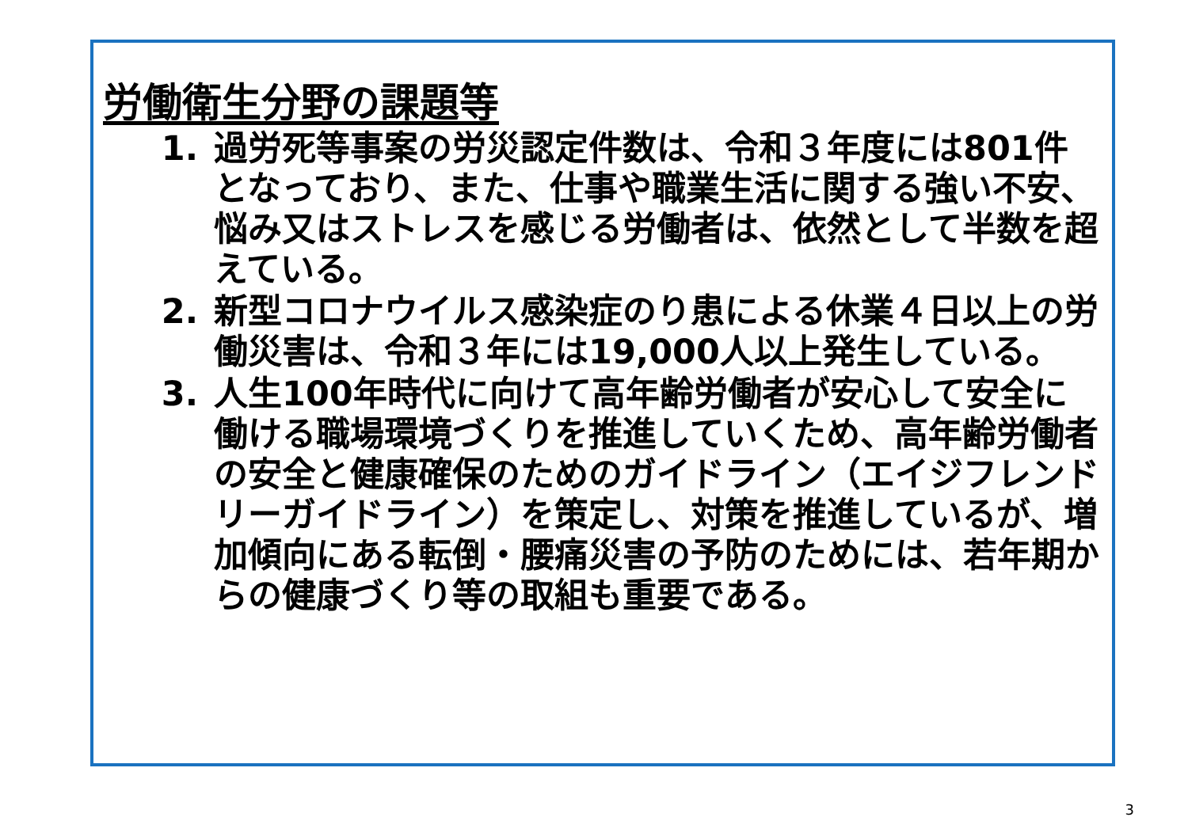労働衛生分野の課題等
1. 過労死等事案の労災認定件数は、令和３年度には801件となっており、また、仕事や職業生活に関する強い不安、悩み又はストレスを感じる労働者は、依然として半数を超えている。
2. 新型コロナウイルス感染症のり患による休業４日以上の労働災害は、令和３年には19,000人以上発生している。
3. 人生100年時代に向けて高年齢労働者が安心して安全に働ける職場環境づくりを推進していくため、高年齢労働者の安全と健康確保のためのガイドライン（エイジフレンドリーガイドライン）を策定し、対策を推進しているが、増加傾向にある転倒・腰痛災害の予防のためには、若年期からの健康づくり等の取組も重要である。
3